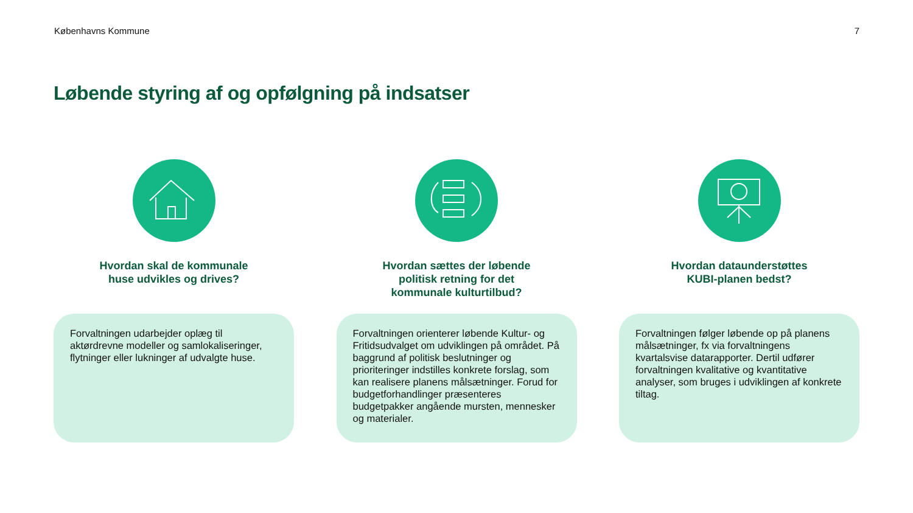Københavns Kommune 7
Løbende styring af og opfølgning på indsatser
Hvordan skal de kommunale
huse udvikles og drives?
Forvaltningen udarbejder oplæg til aktørdrevne modeller og samlokaliseringer, flytninger eller lukninger af udvalgte huse.
Hvordan sættes der løbende
politisk retning for det
kommunale kulturtilbud?
Forvaltningen orienterer løbende Kultur- og Fritidsudvalget om udviklingen på området. På baggrund af politisk beslutninger og prioriteringer indstilles konkrete forslag, som kan realisere planens målsætninger. Forud for budgetforhandlinger præsenteres budgetpakker angående mursten, mennesker og materialer.
Hvordan dataunderstøttes
KUBI-planen bedst?
Forvaltningen følger løbende op på planens målsætninger, fx via forvaltningens kvartalsvise datarapporter. Dertil udfører forvaltningen kvalitative og kvantitative analyser, som bruges i udviklingen af konkrete tiltag.